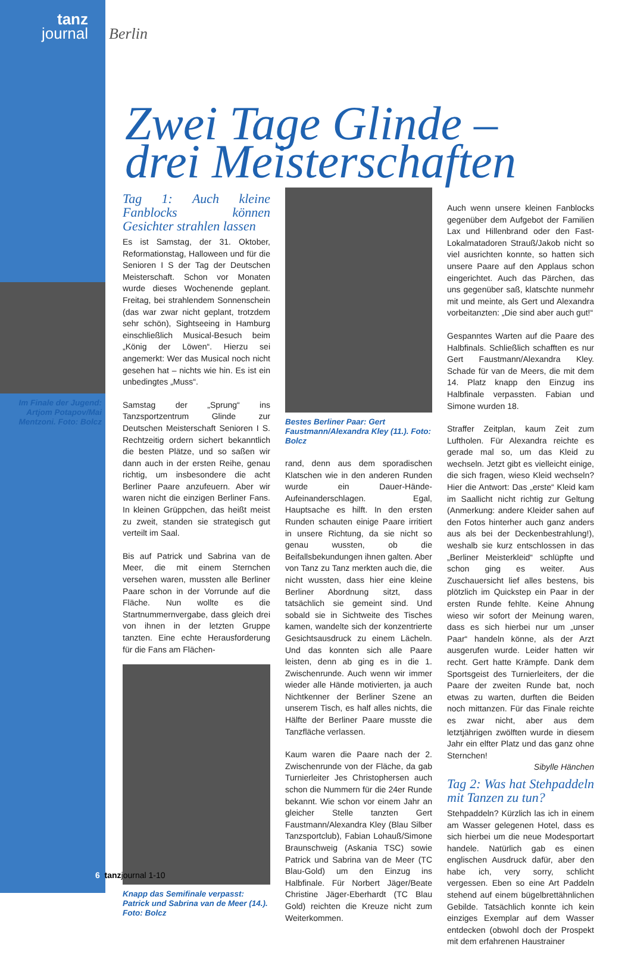tanz
journal
Berlin
Zwei Tage Glinde –
drei Meisterschaften
Im Finale der Jugend: Artjom Potapov/Mai Mentzoni. Foto: Bolcz
Tag 1: Auch kleine Fanblocks können Gesichter strahlen lassen
Es ist Samstag, der 31. Oktober, Reformationstag, Halloween und für die Senioren I S der Tag der Deutschen Meisterschaft. Schon vor Monaten wurde dieses Wochenende geplant. Freitag, bei strahlendem Sonnenschein (das war zwar nicht geplant, trotzdem sehr schön), Sightseeing in Hamburg einschließlich Musical-Besuch beim „König der Löwen“. Hierzu sei angemerkt: Wer das Musical noch nicht gesehen hat – nichts wie hin. Es ist ein unbedingtes „Muss“.
Samstag der „Sprung“ ins Tanzsportzentrum Glinde zur Deutschen Meisterschaft Senioren I S. Rechtzeitig ordern sichert bekanntlich die besten Plätze, und so saßen wir dann auch in der ersten Reihe, genau richtig, um insbesondere die acht Berliner Paare anzufeuern. Aber wir waren nicht die einzigen Berliner Fans. In kleinen Grüppchen, das heißt meist zu zweit, standen sie strategisch gut verteilt im Saal.
Bis auf Patrick und Sabrina van de Meer, die mit einem Sternchen versehen waren, mussten alle Berliner Paare schon in der Vorrunde auf die Fläche. Nun wollte es die Startnummernvergabe, dass gleich drei von ihnen in der letzten Gruppe tanzten. Eine echte Herausforderung für die Fans am Flächen-
Knapp das Semifinale verpasst: Patrick und Sabrina van de Meer (14.). Foto: Bolcz
Bestes Berliner Paar: Gert Faustmann/Alexandra Kley (11.). Foto: Bolcz
rand, denn aus dem sporadischen Klatschen wie in den anderen Runden wurde ein Dauer-Hände-Aufeinanderschlagen. Egal, Hauptsache es hilft. In den ersten Runden schauten einige Paare irritiert in unsere Richtung, da sie nicht so genau wussten, ob die Beifallsbekundungen ihnen galten. Aber von Tanz zu Tanz merkten auch die, die nicht wussten, dass hier eine kleine Berliner Abordnung sitzt, dass tatsächlich sie gemeint sind. Und sobald sie in Sichtweite des Tisches kamen, wandelte sich der konzentrierte Gesichtsausdruck zu einem Lächeln. Und das konnten sich alle Paare leisten, denn ab ging es in die 1. Zwischenrunde. Auch wenn wir immer wieder alle Hände motivierten, ja auch Nichtkenner der Berliner Szene an unserem Tisch, es half alles nichts, die Hälfte der Berliner Paare musste die Tanzfläche verlassen.
Kaum waren die Paare nach der 2. Zwischenrunde von der Fläche, da gab Turnierleiter Jes Christophersen auch schon die Nummern für die 24er Runde bekannt. Wie schon vor einem Jahr an gleicher Stelle tanzten Gert Faustmann/Alexandra Kley (Blau Silber Tanzsportclub), Fabian Lohauß/Simone Braunschweig (Askania TSC) sowie Patrick und Sabrina van de Meer (TC Blau-Gold) um den Einzug ins Halbfinale. Für Norbert Jäger/Beate Christine Jäger-Eberhardt (TC Blau Gold) reichten die Kreuze nicht zum Weiterkommen.
Auch wenn unsere kleinen Fanblocks gegenüber dem Aufgebot der Familien Lax und Hillenbrand oder den Fast-Lokalmatadoren Strauß/Jakob nicht so viel ausrichten konnte, so hatten sich unsere Paare auf den Applaus schon eingerichtet. Auch das Pärchen, das uns gegenüber saß, klatschte nunmehr mit und meinte, als Gert und Alexandra vorbeitanzten: „Die sind aber auch gut!“
Gespanntes Warten auf die Paare des Halbfinals. Schließlich schafften es nur Gert Faustmann/Alexandra Kley. Schade für van de Meers, die mit dem 14. Platz knapp den Einzug ins Halbfinale verpassten. Fabian und Simone wurden 18.
Straffer Zeitplan, kaum Zeit zum Luftholen. Für Alexandra reichte es gerade mal so, um das Kleid zu wechseln. Jetzt gibt es vielleicht einige, die sich fragen, wieso Kleid wechseln? Hier die Antwort: Das „erste“ Kleid kam im Saallicht nicht richtig zur Geltung (Anmerkung: andere Kleider sahen auf den Fotos hinterher auch ganz anders aus als bei der Deckenbestrahlung!), weshalb sie kurz entschlossen in das „Berliner Meisterkleid“ schlüpfte und schon ging es weiter. Aus Zuschauersicht lief alles bestens, bis plötzlich im Quickstep ein Paar in der ersten Runde fehlte. Keine Ahnung wieso wir sofort der Meinung waren, dass es sich hierbei nur um „unser Paar“ handeln könne, als der Arzt ausgerufen wurde. Leider hatten wir recht. Gert hatte Krämpfe. Dank dem Sportsgeist des Turnierleiters, der die Paare der zweiten Runde bat, noch etwas zu warten, durften die Beiden noch mittanzen. Für das Finale reichte es zwar nicht, aber aus dem letztjährigen zwölften wurde in diesem Jahr ein elfter Platz und das ganz ohne Sternchen!
Sibylle Hänchen
Tag 2: Was hat Stehpaddeln mit Tanzen zu tun?
Stehpaddeln? Kürzlich las ich in einem am Wasser gelegenen Hotel, dass es sich hierbei um die neue Modesportart handele. Natürlich gab es einen englischen Ausdruck dafür, aber den habe ich, very sorry, schlicht vergessen. Eben so eine Art Paddeln stehend auf einem bügelbrettähnlichen Gebilde. Tatsächlich konnte ich kein einziges Exemplar auf dem Wasser entdecken (obwohl doch der Prospekt mit dem erfahrenen Haustrainer
6 tanzjournal 1-10